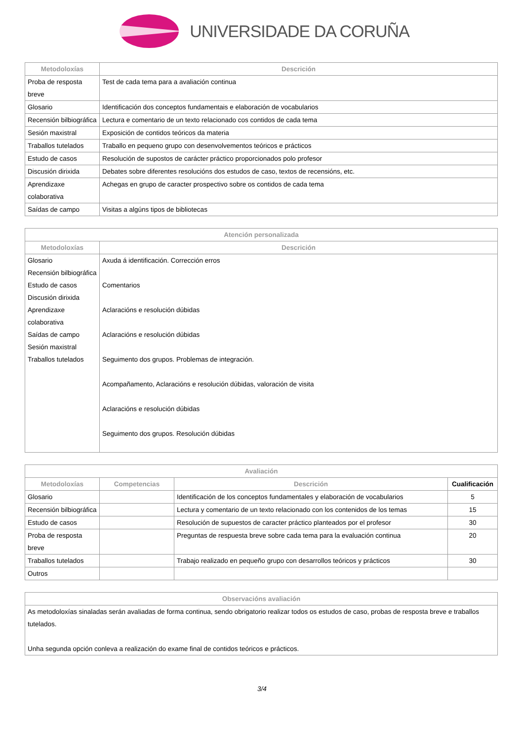UNIVERSIDADE DA CORUÑA
| Metodoloxías | Descrición |
| --- | --- |
| Proba de resposta breve | Test de cada tema para a avaliación continua |
| Glosario | Identificación dos conceptos fundamentais e elaboración de vocabularios |
| Recensión bilbiográfica | Lectura e comentario de un texto relacionado cos contidos de cada tema |
| Sesión maxistral | Exposición de contidos teóricos da materia |
| Traballos tutelados | Traballo en pequeno grupo con desenvolvementos teóricos e prácticos |
| Estudo de casos | Resolución de supostos de carácter práctico proporcionados polo profesor |
| Discusión dirixida | Debates sobre diferentes resolucións dos estudos de caso, textos de recensións, etc. |
| Aprendizaxe colaborativa | Achegas en grupo de caracter prospectivo sobre os contidos de cada tema |
| Saídas de campo | Visitas a algúns tipos de bibliotecas |
| Atención personalizada | |
| --- | --- |
| Metodoloxías | Descrición |
| Glosario Recensión bilbiográfica Estudo de casos Discusión dirixida Aprendizaxe colaborativa Saídas de campo Sesión maxistral Traballos tutelados | Axuda á identificación. Corrección erros Comentarios Aclaracións e resolución dúbidas Aclaracións e resolución dúbidas Seguimento dos grupos. Problemas de integración. Acompañamento, Aclaracións e resolución dúbidas, valoración de visita Aclaracións e resolución dúbidas Seguimento dos grupos. Resolución dúbidas |
| Avaliación | | | |
| --- | --- | --- | --- |
| Metodoloxías | Competencias | Descrición | Cualificación |
| Glosario | | Identificación de los conceptos fundamentales y elaboración de vocabularios | 5 |
| Recensión bilbiográfica | | Lectura y comentario de un texto relacionado con los contenidos de los temas | 15 |
| Estudo de casos | | Resolución de supuestos de caracter práctico planteados por el profesor | 30 |
| Proba de resposta breve | | Preguntas de respuesta breve sobre cada tema para la evaluación continua | 20 |
| Traballos tutelados | | Trabajo realizado en pequeño grupo con desarrollos teóricos y prácticos | 30 |
| Outros | | | |
| Observacións avaliación |
| --- |
| As metodoloxías sinaladas serán avaliadas de forma continua, sendo obrigatorio realizar todos os estudos de caso, probas de resposta breve e traballos tutelados. Unha segunda opción conleva a realización do exame final de contidos teóricos e prácticos. |
3/4